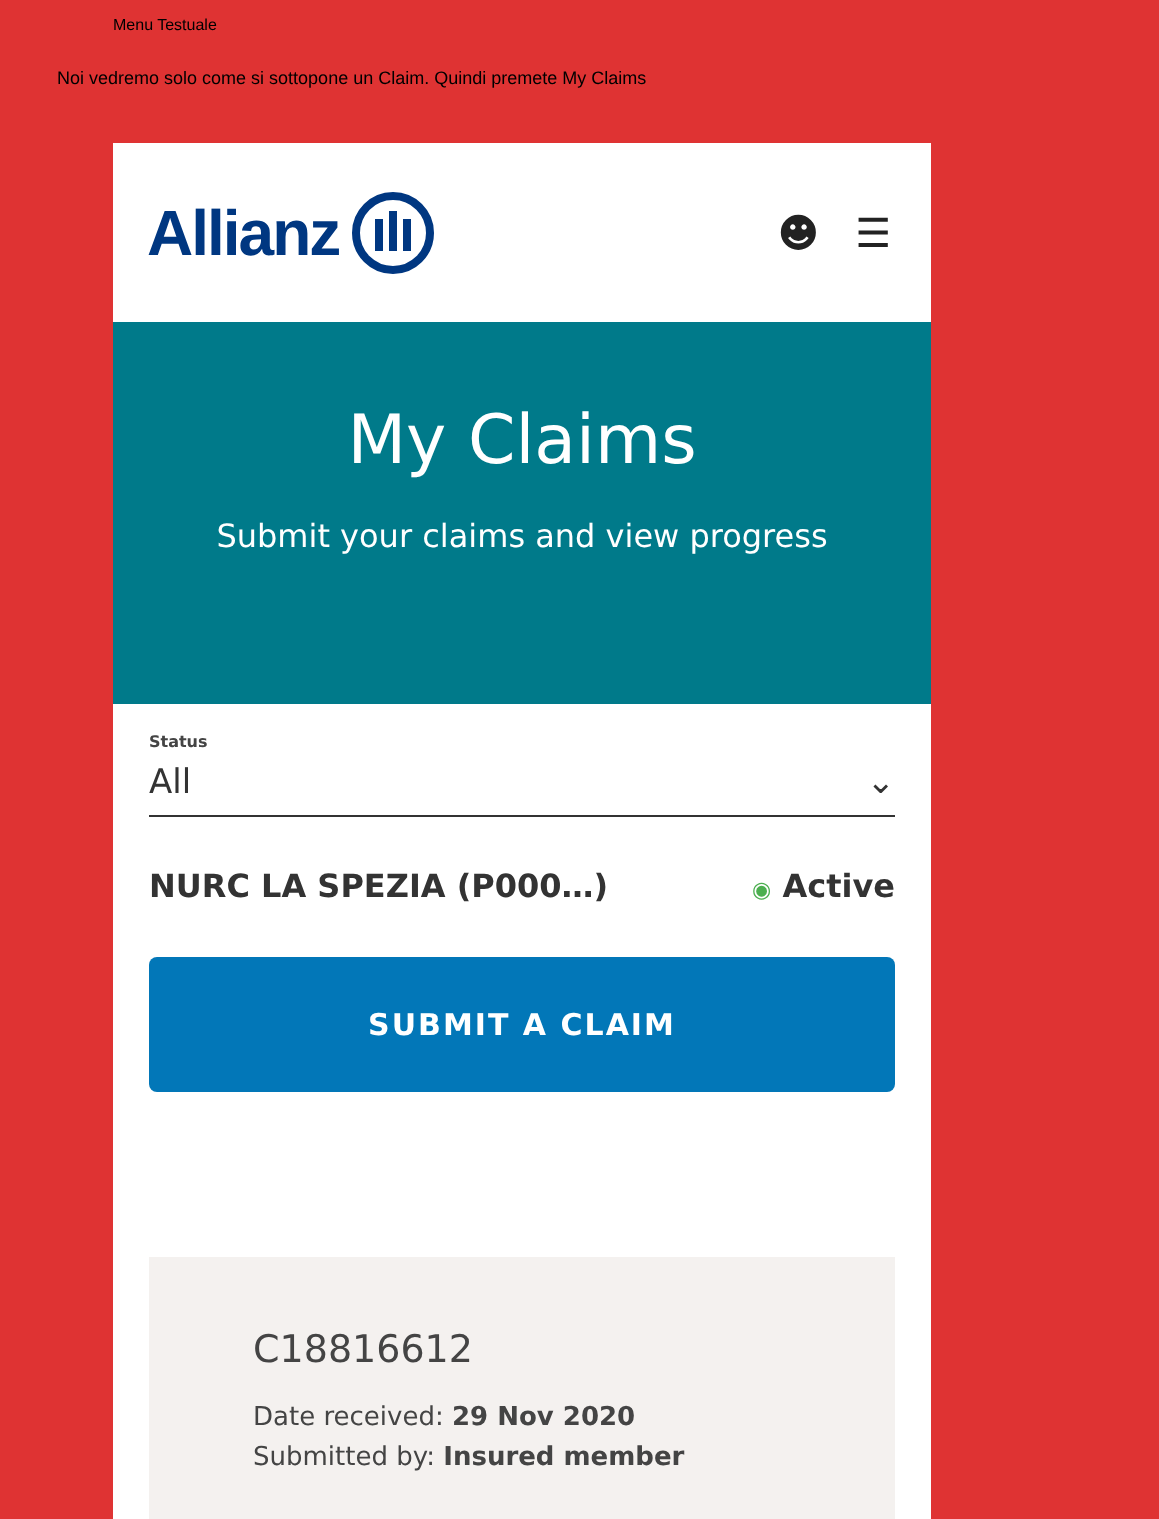Menu Testuale
Noi vedremo solo come si sottopone un Claim. Quindi premete My Claims
Allianz
☻ ☰
My Claims
Submit your claims and view progress
Status
All ⌄
NURC LA SPEZIA (P000…) ◉ Active
SUBMIT A CLAIM
C18816612
Date received: 29 Nov 2020
Submitted by: Insured member